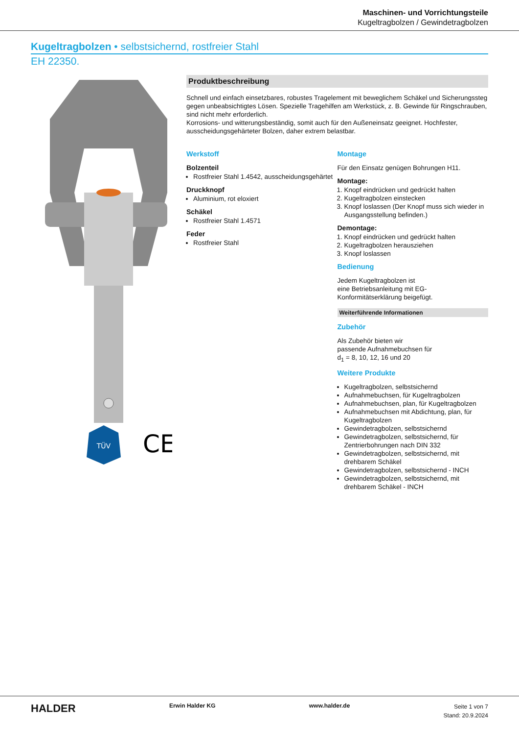Maschinen- und Vorrichtungsteile
Kugeltragbolzen / Gewindetragbolzen
Kugeltragbolzen • selbstsichernd, rostfreier Stahl
EH 22350.
TÜV
CE
Produktbeschreibung
Schnell und einfach einsetzbares, robustes Tragelement mit beweglichem Schäkel und Sicherungssteg gegen unbeabsichtigtes Lösen. Spezielle Tragehilfen am Werkstück, z. B. Gewinde für Ringschrauben, sind nicht mehr erforderlich.
Korrosions- und witterungsbeständig, somit auch für den Außeneinsatz geeignet. Hochfester, ausscheidungsgehärteter Bolzen, daher extrem belastbar.
Werkstoff
Bolzenteil
Rostfreier Stahl 1.4542, ausscheidungsgehärtet
Druckknopf
Aluminium, rot eloxiert
Schäkel
Rostfreier Stahl 1.4571
Feder
Rostfreier Stahl
Montage
Für den Einsatz genügen Bohrungen H11.
Montage:
1. Knopf eindrücken und gedrückt halten
2. Kugeltragbolzen einstecken
3. Knopf loslassen (Der Knopf muss sich wieder in Ausgangsstellung befinden.)
Demontage:
1. Knopf eindrücken und gedrückt halten
2. Kugeltragbolzen herausziehen
3. Knopf loslassen
Bedienung
Jedem Kugeltragbolzen ist
eine Betriebsanleitung mit EG-
Konformitätserklärung beigefügt.
Weiterführende Informationen
Zubehör
Als Zubehör bieten wir
passende Aufnahmebuchsen für
d<sub>1</sub> = 8, 10, 12, 16 und 20
Weitere Produkte
Kugeltragbolzen, selbstsichernd
Aufnahmebuchsen, für Kugeltragbolzen
Aufnahmebuchsen, plan, für Kugeltragbolzen
Aufnahmebuchsen mit Abdichtung, plan, für Kugeltragbolzen
Gewindetragbolzen, selbstsichernd
Gewindetragbolzen, selbstsichernd, für Zentrierbohrungen nach DIN 332
Gewindetragbolzen, selbstsichernd, mit drehbarem Schäkel
Gewindetragbolzen, selbstsichernd - INCH
Gewindetragbolzen, selbstsichernd, mit drehbarem Schäkel - INCH
HALDER
Erwin Halder KG www.halder.de
Seite 1 von 7
Stand: 20.9.2024